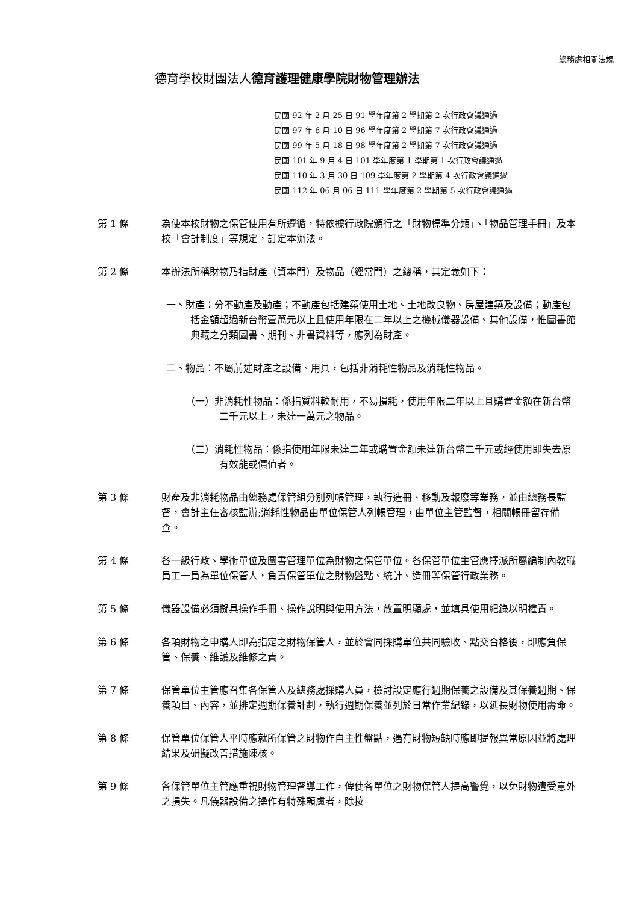總務處相關法規
德育學校財團法人德育護理健康學院財物管理辦法
民國 92 年 2 月 25 日 91 學年度第 2 學期第 2 次行政會議通過
民國 97 年 6 月 10 日 96 學年度第 2 學期第 7 次行政會議通過
民國 99 年 5 月 18 日 98 學年度第 2 學期第 7 次行政會議通過
民國 101 年 9 月 4 日 101 學年度第 1 學期第 1 次行政會議通過
民國 110 年 3 月 30 日 109 學年度第 2 學期第 4 次行政會議通過
民國 112 年 06 月 06 日 111 學年度第 2 學期第 5 次行政會議通過
第 1 條 為使本校財物之保管使用有所遵循，特依據行政院頒行之「財物標準分類」、「物品管理手冊」及本校「會計制度」等規定，訂定本辦法。
第 2 條 本辦法所稱財物乃指財產（資本門）及物品（經常門）之總稱，其定義如下：
一、財產：分不動產及動產；不動產包括建築使用土地、土地改良物、房屋建築及設備；動產包括金額超過新台幣壹萬元以上且使用年限在二年以上之機械儀器設備、其他設備，惟圖書館典藏之分類圖書、期刊、非書資料等，應列為財產。
二、物品：不屬前述財產之設備、用具，包括非消耗性物品及消耗性物品。
（一）非消耗性物品：係指質料較耐用，不易損耗，使用年限二年以上且購置金額在新台幣二千元以上，未達一萬元之物品。
（二）消耗性物品：係指使用年限未達二年或購置金額未達新台幣二千元或經使用即失去原有效能或價值者。
第 3 條 財產及非消耗物品由總務處保管組分別列帳管理，執行造冊、移動及報廢等業務，並由總務長監督，會計主任審核監辦;消耗性物品由單位保管人列帳管理，由單位主管監督，相關帳冊留存備查。
第 4 條 各一級行政、學術單位及圖書管理單位為財物之保管單位。各保管單位主管應擇派所屬編制內教職員工一員為單位保管人，負責保管單位之財物盤點、統計、造冊等保管行政業務。
第 5 條 儀器設備必須擬具操作手冊、操作說明與使用方法，放置明顯處，並填具使用紀錄以明權責。
第 6 條 各項財物之申購人即為指定之財物保管人，並於會同採購單位共同驗收、點交合格後，即應負保管、保養、維護及維修之責。
第 7 條 保管單位主管應召集各保管人及總務處採購人員，檢討設定應行週期保養之設備及其保養週期、保養項目、內容，並排定週期保養計劃，執行週期保養並列於日常作業紀錄，以延長財物使用壽命。
第 8 條 保管單位保管人平時應就所保管之財物作自主性盤點，遇有財物短缺時應即提報異常原因並將處理結果及研擬改善措施陳核。
第 9 條 各保管單位主管應重視財物管理督導工作，俾使各單位之財物保管人提高警覺，以免財物遭受意外之損失。凡儀器設備之操作有特殊顧慮者，除按